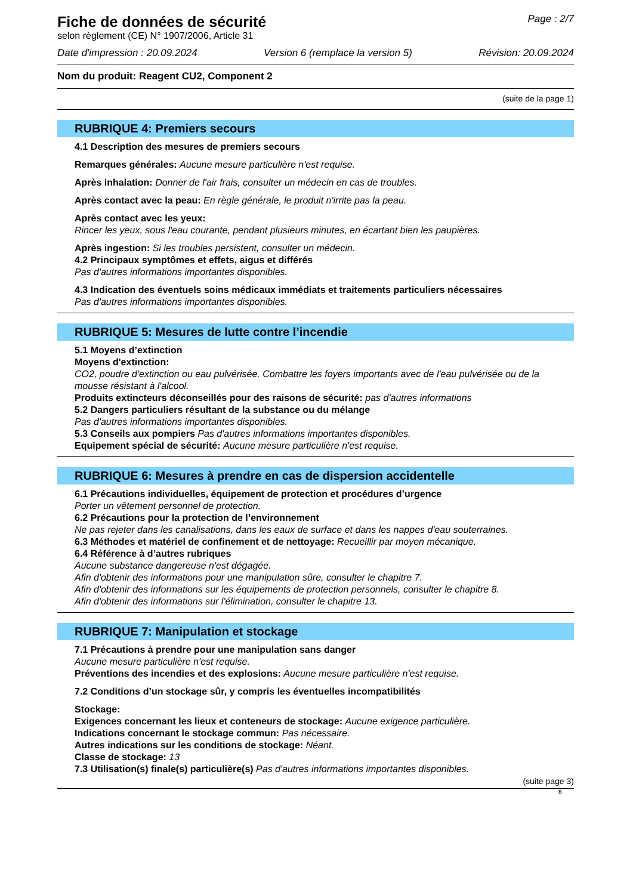Fiche de données de sécurité
Page : 2/7
selon règlement (CE) N° 1907/2006, Article 31
Date d'impression : 20.09.2024 Version 6 (remplace la version 5) Révision: 20.09.2024
Nom du produit: Reagent CU2, Component 2
(suite de la page 1)
RUBRIQUE 4: Premiers secours
4.1 Description des mesures de premiers secours
Remarques générales: Aucune mesure particulière n'est requise.
Après inhalation: Donner de l'air frais, consulter un médecin en cas de troubles.
Après contact avec la peau: En règle générale, le produit n'irrite pas la peau.
Après contact avec les yeux:
Rincer les yeux, sous l'eau courante, pendant plusieurs minutes, en écartant bien les paupières.
Après ingestion: Si les troubles persistent, consulter un médecin.
4.2 Principaux symptômes et effets, aigus et différés
Pas d'autres informations importantes disponibles.
4.3 Indication des éventuels soins médicaux immédiats et traitements particuliers nécessaires
Pas d'autres informations importantes disponibles.
RUBRIQUE 5: Mesures de lutte contre l’incendie
5.1 Moyens d’extinction
Moyens d'extinction:
CO2, poudre d'extinction ou eau pulvérisée. Combattre les foyers importants avec de l'eau pulvérisée ou de la mousse résistant à l'alcool.
Produits extincteurs déconseillés pour des raisons de sécurité: pas d'autres informations
5.2 Dangers particuliers résultant de la substance ou du mélange
Pas d'autres informations importantes disponibles.
5.3 Conseils aux pompiers Pas d'autres informations importantes disponibles.
Equipement spécial de sécurité: Aucune mesure particulière n'est requise.
RUBRIQUE 6: Mesures à prendre en cas de dispersion accidentelle
6.1 Précautions individuelles, équipement de protection et procédures d’urgence
Porter un vêtement personnel de protection.
6.2 Précautions pour la protection de l’environnement
Ne pas rejeter dans les canalisations, dans les eaux de surface et dans les nappes d'eau souterraines.
6.3 Méthodes et matériel de confinement et de nettoyage: Recueillir par moyen mécanique.
6.4 Référence à d’autres rubriques
Aucune substance dangereuse n'est dégagée.
Afin d'obtenir des informations pour une manipulation sûre, consulter le chapitre 7.
Afin d'obtenir des informations sur les équipements de protection personnels, consulter le chapitre 8.
Afin d'obtenir des informations sur l'élimination, consulter le chapitre 13.
RUBRIQUE 7: Manipulation et stockage
7.1 Précautions à prendre pour une manipulation sans danger
Aucune mesure particulière n'est requise.
Préventions des incendies et des explosions: Aucune mesure particulière n'est requise.
7.2 Conditions d’un stockage sûr, y compris les éventuelles incompatibilités
Stockage:
Exigences concernant les lieux et conteneurs de stockage: Aucune exigence particulière.
Indications concernant le stockage commun: Pas nécessaire.
Autres indications sur les conditions de stockage: Néant.
Classe de stockage: 13
7.3 Utilisation(s) finale(s) particulière(s) Pas d'autres informations importantes disponibles.
(suite page 3)
B